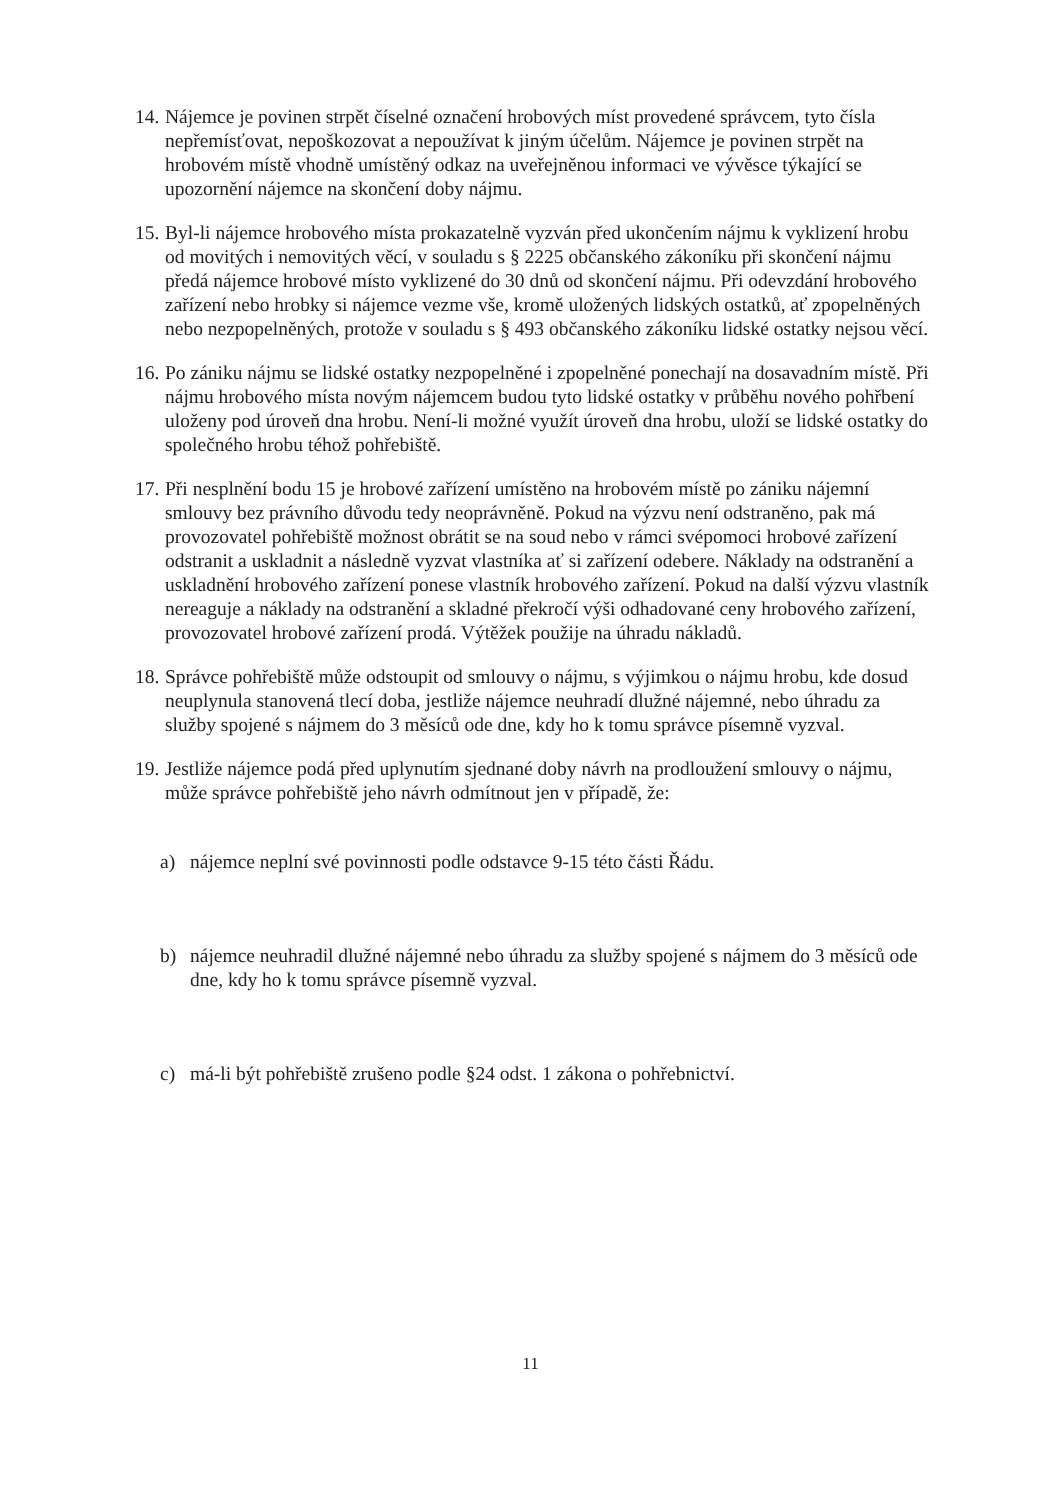14.
Nájemce je povinen strpět číselné označení hrobových míst provedené správcem, tyto čísla nepřemísťovat, nepoškozovat a nepoužívat k jiným účelům. Nájemce je povinen strpět na hrobovém místě vhodně umístěný odkaz na uveřejněnou informaci ve vývěsce týkající se upozornění nájemce na skončení doby nájmu.
15.
Byl-li nájemce hrobového místa prokazatelně vyzván před ukončením nájmu k vyklizení hrobu od movitých i nemovitých věcí, v souladu s § 2225 občanského zákoníku při skončení nájmu předá nájemce hrobové místo vyklizené do 30 dnů od skončení nájmu. Při odevzdání hrobového zařízení nebo hrobky si nájemce vezme vše, kromě uložených lidských ostatků, ať zpopelněných nebo nezpopelněných, protože v souladu s § 493 občanského zákoníku lidské ostatky nejsou věcí.
16.
Po zániku nájmu se lidské ostatky nezpopelněné i zpopelněné ponechají na dosavadním místě. Při nájmu hrobového místa novým nájemcem budou tyto lidské ostatky v průběhu nového pohřbení uloženy pod úroveň dna hrobu. Není-li možné využít úroveň dna hrobu, uloží se lidské ostatky do společného hrobu téhož pohřebiště.
17.
Při nesplnění bodu 15 je hrobové zařízení umístěno na hrobovém místě po zániku nájemní smlouvy bez právního důvodu tedy neoprávněně. Pokud na výzvu není odstraněno, pak má provozovatel pohřebiště možnost obrátit se na soud nebo v rámci svépomoci hrobové zařízení odstranit a uskladnit a následně vyzvat vlastníka ať si zařízení odebere. Náklady na odstranění a uskladnění hrobového zařízení ponese vlastník hrobového zařízení. Pokud na další výzvu vlastník nereaguje a náklady na odstranění a skladné překročí výši odhadované ceny hrobového zařízení, provozovatel hrobové zařízení prodá. Výtěžek použije na úhradu nákladů.
18.
Správce pohřebiště může odstoupit od smlouvy o nájmu, s výjimkou o nájmu hrobu, kde dosud neuplynula stanovená tlecí doba, jestliže nájemce neuhradí dlužné nájemné, nebo úhradu za služby spojené s nájmem do 3 měsíců ode dne, kdy ho k tomu správce písemně vyzval.
19.
Jestliže nájemce podá před uplynutím sjednané doby návrh na prodloužení smlouvy o nájmu, může správce pohřebiště jeho návrh odmítnout jen v případě, že:
a) nájemce neplní své povinnosti podle odstavce 9-15 této části Řádu.
b) nájemce neuhradil dlužné nájemné nebo úhradu za služby spojené s nájmem do 3 měsíců ode dne, kdy ho k tomu správce písemně vyzval.
c) má-li být pohřebiště zrušeno podle §24 odst. 1 zákona o pohřebnictví.
11